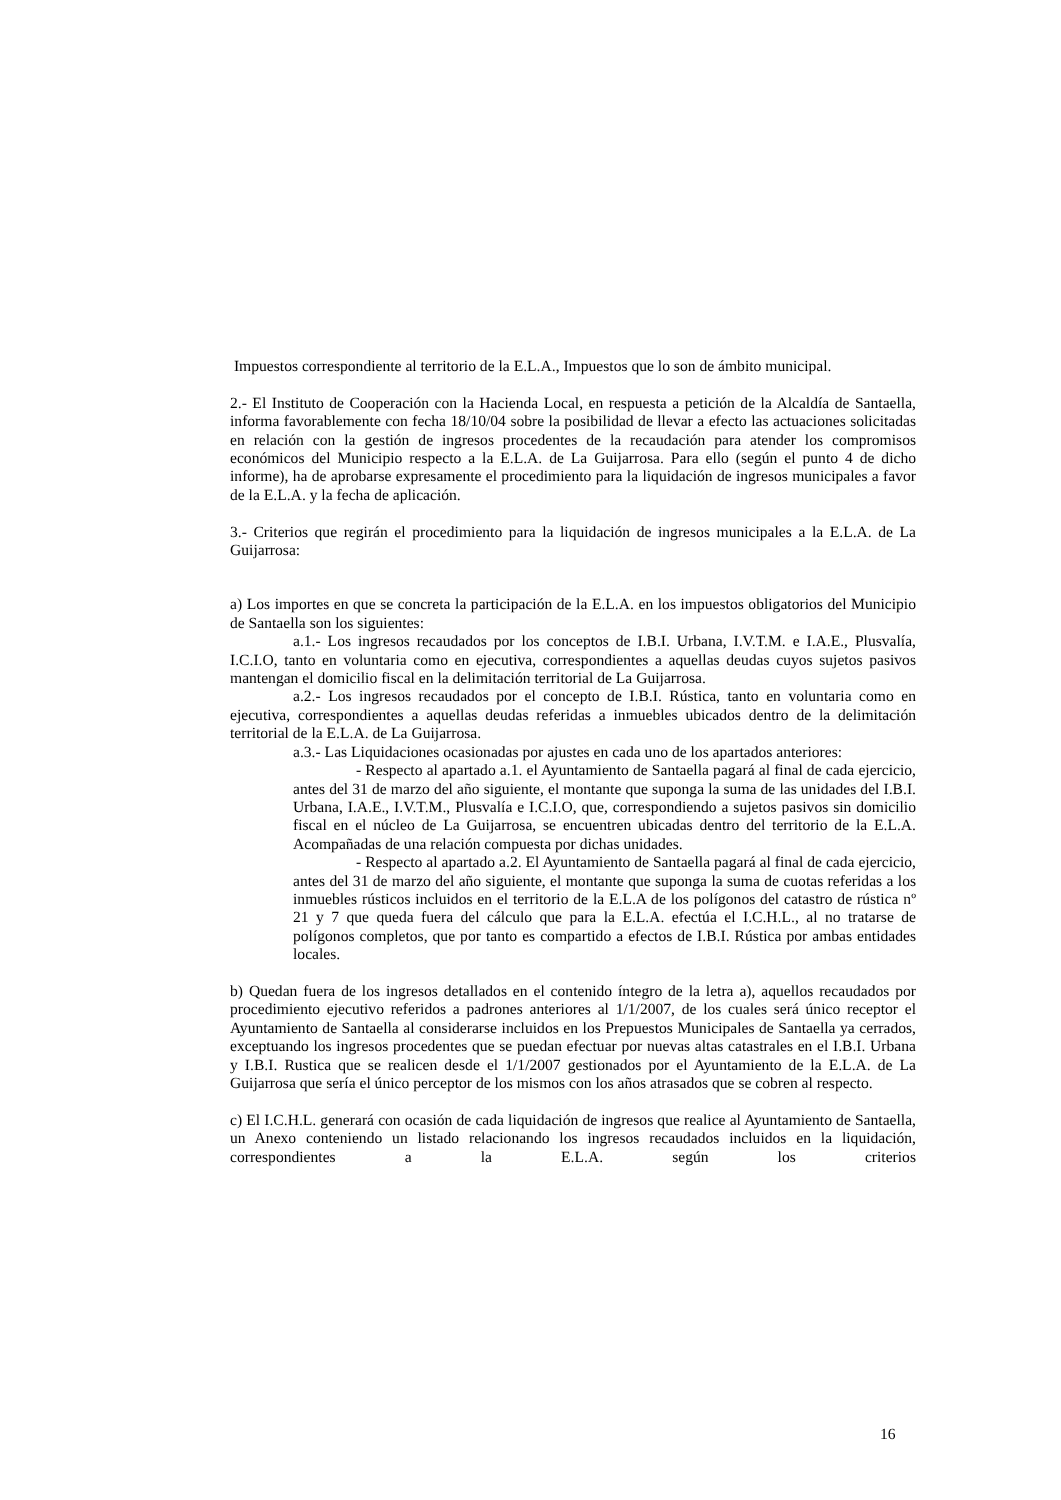Impuestos correspondiente al territorio de la E.L.A., Impuestos que lo son de ámbito municipal.
2.- El Instituto de Cooperación con la Hacienda Local, en respuesta a petición de la Alcaldía de Santaella, informa favorablemente con fecha 18/10/04 sobre la posibilidad de llevar a efecto las actuaciones solicitadas en relación con la gestión de ingresos procedentes de la recaudación para atender los compromisos económicos del Municipio respecto a la E.L.A. de La Guijarrosa. Para ello (según el punto 4 de dicho informe), ha de aprobarse expresamente el procedimiento para la liquidación de ingresos municipales a favor de la E.L.A. y la fecha de aplicación.
3.- Criterios que regirán el procedimiento para la liquidación de ingresos municipales a la E.L.A. de La Guijarrosa:
a) Los importes en que se concreta la participación de la E.L.A. en los impuestos obligatorios del Municipio de Santaella son los siguientes:
a.1.- Los ingresos recaudados por los conceptos de I.B.I. Urbana, I.V.T.M. e I.A.E., Plusvalía, I.C.I.O, tanto en voluntaria como en ejecutiva, correspondientes a aquellas deudas cuyos sujetos pasivos mantengan el domicilio fiscal en la delimitación territorial de La Guijarrosa.
a.2.- Los ingresos recaudados por el concepto de I.B.I. Rústica, tanto en voluntaria como en ejecutiva, correspondientes a aquellas deudas referidas a inmuebles ubicados dentro de la delimitación territorial de la E.L.A. de La Guijarrosa.
a.3.- Las Liquidaciones ocasionadas por ajustes en cada uno de los apartados anteriores:
- Respecto al apartado a.1. el Ayuntamiento de Santaella pagará al final de cada ejercicio, antes del 31 de marzo del año siguiente, el montante que suponga la suma de las unidades del I.B.I. Urbana, I.A.E., I.V.T.M., Plusvalía e I.C.I.O, que, correspondiendo a sujetos pasivos sin domicilio fiscal en el núcleo de La Guijarrosa, se encuentren ubicadas dentro del territorio de la E.L.A. Acompañadas de una relación compuesta por dichas unidades.
- Respecto al apartado a.2. El Ayuntamiento de Santaella pagará al final de cada ejercicio, antes del 31 de marzo del año siguiente, el montante que suponga la suma de cuotas referidas a los inmuebles rústicos incluidos en el territorio de la E.L.A de los polígonos del catastro de rústica nº 21 y 7 que queda fuera del cálculo que para la E.L.A. efectúa el I.C.H.L., al no tratarse de polígonos completos, que por tanto es compartido a efectos de I.B.I. Rústica por ambas entidades locales.
b) Quedan fuera de los ingresos detallados en el contenido íntegro de la letra a), aquellos recaudados por procedimiento ejecutivo referidos a padrones anteriores al 1/1/2007, de los cuales será único receptor el Ayuntamiento de Santaella al considerarse incluidos en los Prepuestos Municipales de Santaella ya cerrados, exceptuando los ingresos procedentes que se puedan efectuar por nuevas altas catastrales en el I.B.I. Urbana y I.B.I. Rustica que se realicen desde el 1/1/2007 gestionados por el Ayuntamiento de la E.L.A. de La Guijarrosa que sería el único perceptor de los mismos con los años atrasados que se cobren al respecto.
c) El I.C.H.L. generará con ocasión de cada liquidación de ingresos que realice al Ayuntamiento de Santaella, un Anexo conteniendo un listado relacionando los ingresos recaudados incluidos en la liquidación, correspondientes a la E.L.A. según los criterios
16